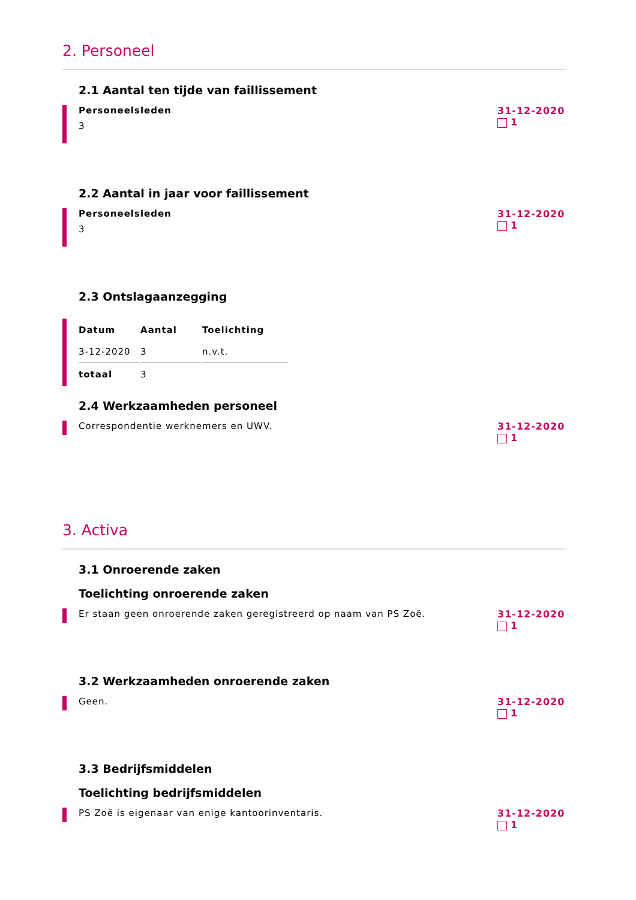2. Personeel
2.1 Aantal ten tijde van faillissement
Personeelsleden
3
31-12-2020
1
2.2 Aantal in jaar voor faillissement
Personeelsleden
3
31-12-2020
1
2.3 Ontslagaanzegging
| Datum | Aantal | Toelichting |
| --- | --- | --- |
| 3-12-2020 | 3 | n.v.t. |
| totaal | 3 | |
2.4 Werkzaamheden personeel
Correspondentie werknemers en UWV.
31-12-2020
1
3. Activa
3.1 Onroerende zaken
Toelichting onroerende zaken
Er staan geen onroerende zaken geregistreerd op naam van PS Zoë.
31-12-2020
1
3.2 Werkzaamheden onroerende zaken
Geen.
31-12-2020
1
3.3 Bedrijfsmiddelen
Toelichting bedrijfsmiddelen
PS Zoë is eigenaar van enige kantoorinventaris.
31-12-2020
1